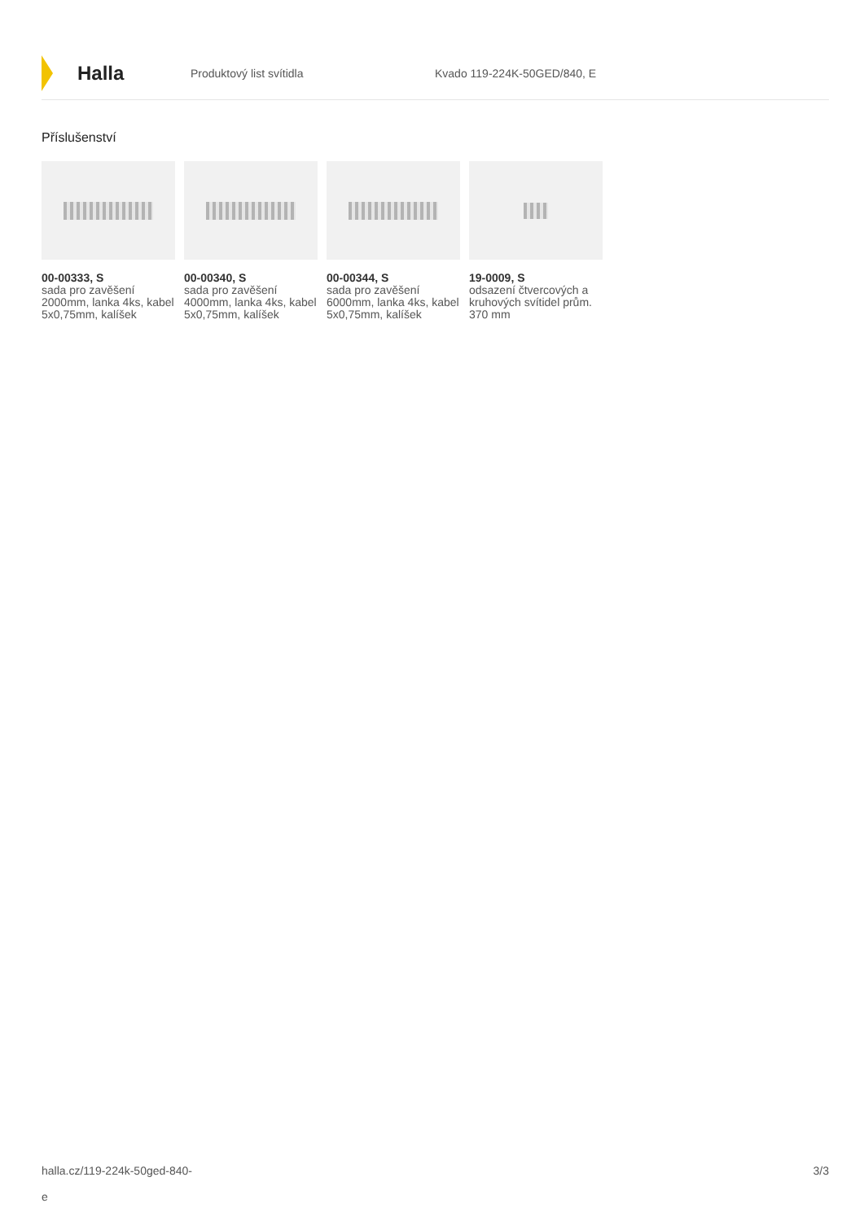Halla
Produktový list svítidla Kvado 119-224K-50GED/840, E
Příslušenství
00-00333, S
sada pro zavěšení 2000mm, lanka 4ks, kabel 5x0,75mm, kalíšek
00-00340, S
sada pro zavěšení 4000mm, lanka 4ks, kabel 5x0,75mm, kalíšek
00-00344, S
sada pro zavěšení 6000mm, lanka 4ks, kabel 5x0,75mm, kalíšek
19-0009, S
odsazení čtvercových a kruhových svítidel prům. 370 mm
halla.cz/119-224k-50ged-840-
e
3/3